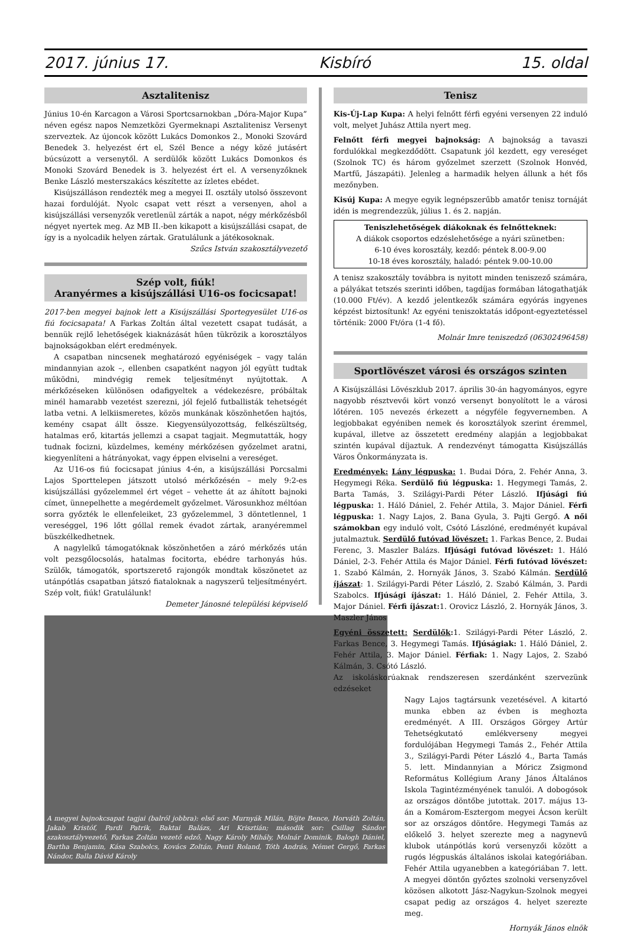2017. június 17. Kisbíró 15. oldal
Asztalitenisz
Június 10-én Karcagon a Városi Sportcsarnokban „Dóra-Major Kupa” néven egész napos Nemzetközi Gyermeknapi Asztalitenisz Versenyt szerveztek. Az újoncok között Lukács Domonkos 2., Monoki Szovárd Benedek 3. helyezést ért el, Szél Bence a négy közé jutásért búcsúzott a versenytől. A serdülők között Lukács Domonkos és Monoki Szovárd Benedek is 3. helyezést ért el. A versenyzőknek Benke László mesterszakács készítette az ízletes ebédet.
Kisújszálláson rendezték meg a megyei II. osztály utolsó összevont hazai fordulóját. Nyolc csapat vett részt a versenyen, ahol a kisújszállási versenyzők veretlenül zárták a napot, négy mérkőzésből négyet nyertek meg. Az MB II.-ben kikapott a kisújszállási csapat, de így is a nyolcadik helyen zártak. Gratulálunk a játékosoknak.
Szűcs István szakosztályvezető
Szép volt, fiúk!
Aranyérmes a kisújszállási U16-os focicsapat!
2017-ben megyei bajnok lett a Kisújszállási Sportegyesület U16-os fiú focicsapata! A Farkas Zoltán által vezetett csapat tudását, a bennük rejlő lehetőségek kiaknázását hűen tükrözik a korosztályos bajnokságokban elért eredmények.
A csapatban nincsenek meghatározó egyéniségek – vagy talán mindannyian azok –, ellenben csapatként nagyon jól együtt tudtak működni, mindvégig remek teljesítményt nyújtottak. A mérkőzéseken különösen odafigyeltek a védekezésre, próbáltak minél hamarabb vezetést szerezni, jól fejelő futballisták tehetségét latba vetni. A lelkiismeretes, közös munkának köszönhetően hajtós, kemény csapat állt össze. Kiegyensúlyozottság, felkészültség, hatalmas erő, kitartás jellemzi a csapat tagjait. Megmutatták, hogy tudnak focizni, küzdelmes, kemény mérkőzésen győzelmet aratni, kiegyenlíteni a hátrányokat, vagy éppen elviselni a vereséget.
Az U16-os fiú focicsapat június 4-én, a kisújszállási Porcsalmi Lajos Sporttelepen játszott utolsó mérkőzésén – mely 9:2-es kisújszállási győzelemmel ért véget – vehette át az áhított bajnoki címet, ünnepelhette a megérdemelt győzelmet. Városunkhoz méltóan sorra győzték le ellenfeleiket, 23 győzelemmel, 3 döntetlennel, 1 vereséggel, 196 lőtt góllal remek évadot zártak, aranyéremmel büszkélkedhetnek.
A nagylelkű támogatóknak köszönhetően a záró mérkőzés után volt pezsgőlocsolás, hatalmas focitorta, ebédre tarhonyás hús. Szülők, támogatók, sportszerető rajongók mondtak köszönetet az utánpótlás csapatban játszó fiataloknak a nagyszerű teljesítményért. Szép volt, fiúk! Gratulálunk!
Demeter Jánosné települési képviselő
A megyei bajnokcsapat tagjai (balról jobbra): első sor: Murnyák Milán, Böjte Bence, Horváth Zoltán, Jakab Kristóf, Pardi Patrik, Baktai Balázs, Ari Krisztián; második sor: Csillag Sándor szakosztályvezető, Farkas Zoltán vezető edző, Nagy Károly Mihály, Molnár Dominik, Balogh Dániel, Bartha Benjamin, Kása Szabolcs, Kovács Zoltán, Penti Roland, Tóth András, Német Gergő, Farkas Nándor, Balla Dávid Károly
Tenisz
Kis-Új-Lap Kupa: A helyi felnőtt férfi egyéni versenyen 22 induló volt, melyet Juhász Attila nyert meg.
Felnőtt férfi megyei bajnokság: A bajnokság a tavaszi fordulókkal megkezdődött. Csapatunk jól kezdett, egy vereséget (Szolnok TC) és három győzelmet szerzett (Szolnok Honvéd, Martfű, Jászapáti). Jelenleg a harmadik helyen állunk a hét fős mezőnyben.
Kisúj Kupa: A megye egyik legnépszerűbb amatőr tenisz tornáját idén is megrendezzük, július 1. és 2. napján.
Teniszlehetőségek diákoknak és felnőtteknek:
A diákok csoportos edzéslehetősége a nyári szünetben:
6-10 éves korosztály, kezdő: péntek 8.00-9.00
10-18 éves korosztály, haladó: péntek 9.00-10.00
A tenisz szakosztály továbbra is nyitott minden teniszező számára, a pályákat tetszés szerinti időben, tagdíjas formában látogathatják (10.000 Ft/év). A kezdő jelentkezők számára egyórás ingyenes képzést biztosítunk! Az egyéni teniszoktatás időpont-egyeztetéssel történik: 2000 Ft/óra (1-4 fő).
Molnár Imre teniszedző (06302496458)
Sportlövészet városi és országos szinten
A Kisújszállási Lövészklub 2017. április 30-án hagyományos, egyre nagyobb résztvevői kört vonzó versenyt bonyolított le a városi lőtéren. 105 nevezés érkezett a négyféle fegyvernemben. A legjobbakat egyéniben nemek és korosztályok szerint éremmel, kupával, illetve az összetett eredmény alapján a legjobbakat szintén kupával díjaztuk. A rendezvényt támogatta Kisújszállás Város Önkormányzata is.
Eredmények: Lány légpuska: 1. Budai Dóra, 2. Fehér Anna, 3. Hegymegi Réka. Serdülő fiú légpuska: 1. Hegymegi Tamás, 2. Barta Tamás, 3. Szilágyi-Pardi Péter László. Ifjúsági fiú légpuska: 1. Háló Dániel, 2. Fehér Attila, 3. Major Dániel. Férfi légpuska: 1. Nagy Lajos, 2. Bana Gyula, 3. Pajti Gergő. A női számokban egy induló volt, Csótó Lászlóné, eredményét kupával jutalmaztuk. Serdülő futóvad lövészet: 1. Farkas Bence, 2. Budai Ferenc, 3. Maszler Balázs. Ifjúsági futóvad lövészet: 1. Háló Dániel, 2-3. Fehér Attila és Major Dániel. Férfi futóvad lövészet: 1. Szabó Kálmán, 2. Hornyák János, 3. Szabó Kálmán. Serdülő íjászat: 1. Szilágyi-Pardi Péter László, 2. Szabó Kálmán, 3. Pardi Szabolcs. Ifjúsági íjászat: 1. Háló Dániel, 2. Fehér Attila, 3. Major Dániel. Férfi íjászat: 1. Orovicz László, 2. Hornyák János, 3. Maszler János
Egyéni összetett: Serdülők: 1. Szilágyi-Pardi Péter László, 2. Farkas Bence, 3. Hegymegi Tamás. Ifjúságiak: 1. Háló Dániel, 2. Fehér Attila, 3. Major Dániel. Férfiak: 1. Nagy Lajos, 2. Szabó Kálmán, 3. Csótó László.
Az iskoláskorúaknak rendszeresen szerdánként szervezünk edzéseket
Nagy Lajos tagtársunk vezetésével. A kitartó munka ebben az évben is meghozta eredményét. A III. Országos Görgey Artúr Tehetségkutató emlékverseny megyei fordulójában Hegymegi Tamás 2., Fehér Attila 3., Szilágyi-Pardi Péter László 4., Barta Tamás 5. lett. Mindannyian a Móricz Zsigmond Református Kollégium Arany János Általános Iskola Tagintézményének tanulói. A dobogósok az országos döntőbe jutottak. 2017. május 13-án a Komárom-Esztergom megyei Ácson került sor az országos döntőre. Hegymegi Tamás az előkelő 3. helyet szerezte meg a nagynevű klubok utánpótlás korú versenyzői között a rugós légpuskás általános iskolai kategóriában. Fehér Attila ugyanebben a kategóriában 7. lett. A megyei döntőn győztes szolnoki versenyzővel közösen alkotott Jász-Nagykun-Szolnok megyei csapat pedig az országos 4. helyet szerezte meg.
Hornyák János elnök